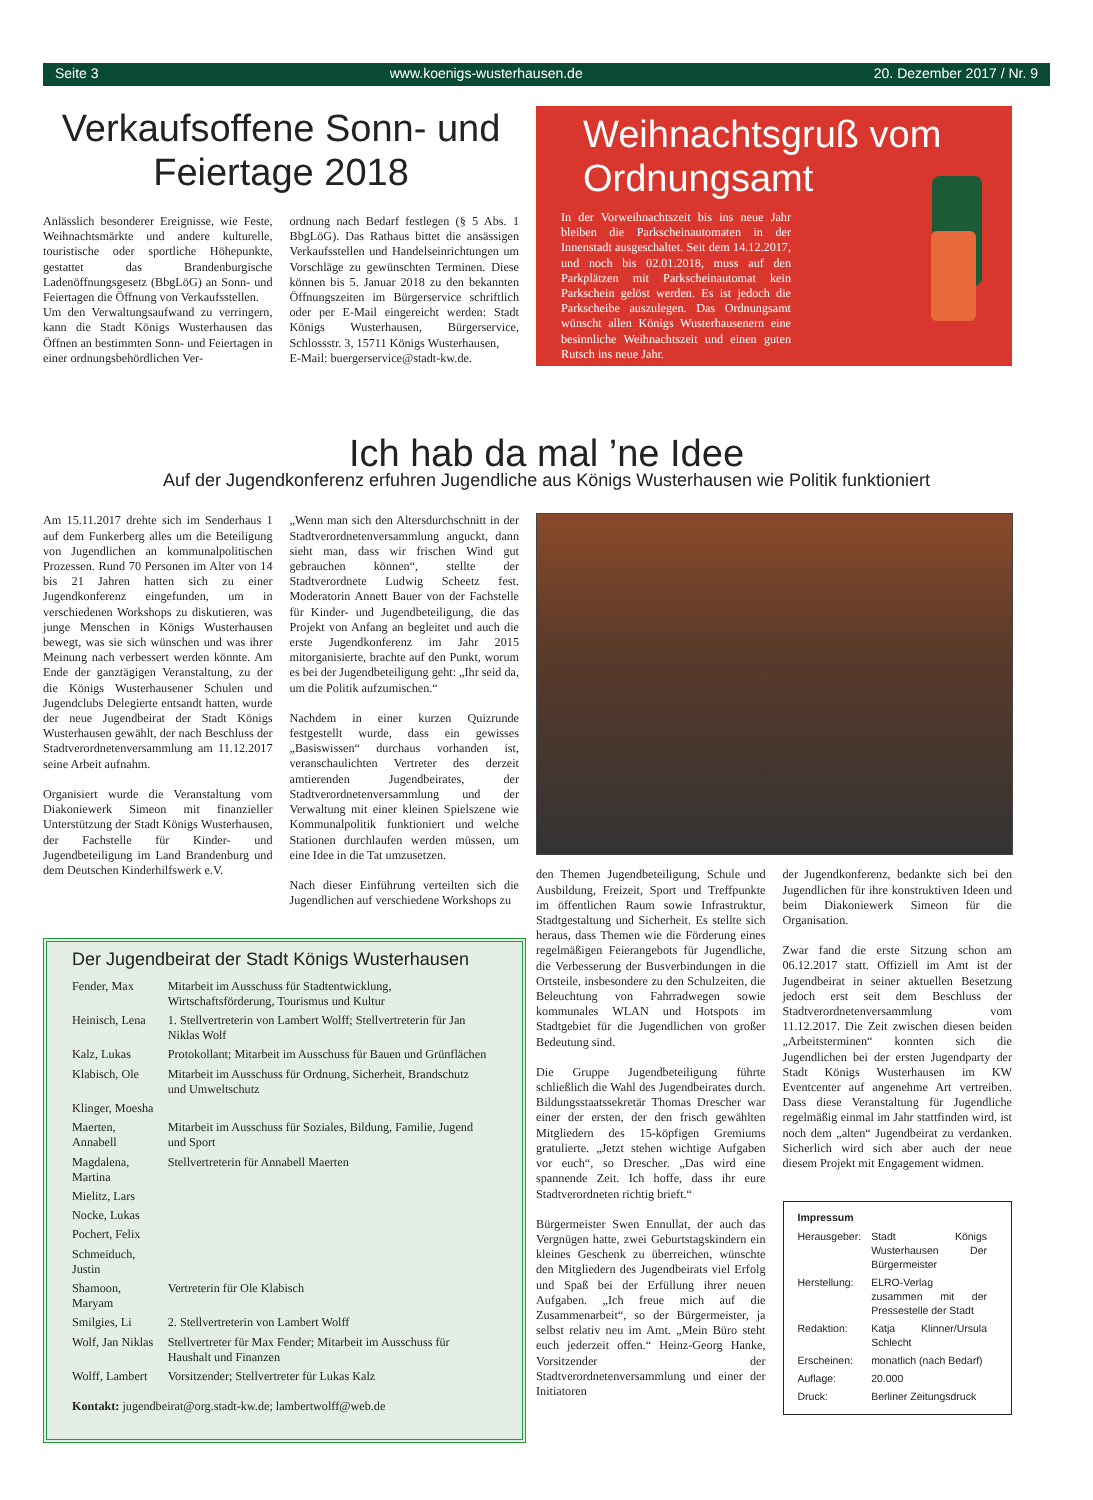Seite 3 www.koenigs-wusterhausen.de 20. Dezember 2017 / Nr. 9
Verkaufsoffene Sonn- und Feiertage 2018
Anlässlich besonderer Ereignisse, wie Feste, Weihnachtsmärkte und andere kulturelle, touristische oder sportliche Höhepunkte, gestattet das Brandenburgische Ladenöffnungsgesetz (BbgLöG) an Sonn- und Feiertagen die Öffnung von Verkaufsstellen.
Um den Verwaltungsaufwand zu verringern, kann die Stadt Königs Wusterhausen das Öffnen an bestimmten Sonn- und Feiertagen in einer ordnungsbehördlichen Ver-
ordnung nach Bedarf festlegen (§ 5 Abs. 1 BbgLöG). Das Rathaus bittet die ansässigen Verkaufsstellen und Handelseinrichtungen um Vorschläge zu gewünschten Terminen. Diese können bis 5. Januar 2018 zu den bekannten Öffnungszeiten im Bürgerservice schriftlich oder per E-Mail eingereicht werden: Stadt Königs Wusterhausen, Bürgerservice, Schlossstr. 3, 15711 Königs Wusterhausen,
E-Mail: buergerservice@stadt-kw.de.
Weihnachtsgruß vom Ordnungsamt
In der Vorweihnachtszeit bis ins neue Jahr bleiben die Parkscheinautomaten in der Innenstadt ausgeschaltet. Seit dem 14.12.2017, und noch bis 02.01.2018, muss auf den Parkplätzen mit Parkscheinautomat kein Parkschein gelöst werden. Es ist jedoch die Parkscheibe auszulegen. Das Ordnungsamt wünscht allen Königs Wusterhausenern eine besinnliche Weihnachtszeit und einen guten Rutsch ins neue Jahr.
Ich hab da mal ’ne Idee
Auf der Jugendkonferenz erfuhren Jugendliche aus Königs Wusterhausen wie Politik funktioniert
Am 15.11.2017 drehte sich im Senderhaus 1 auf dem Funkerberg alles um die Beteiligung von Jugendlichen an kommunalpolitischen Prozessen. Rund 70 Personen im Alter von 14 bis 21 Jahren hatten sich zu einer Jugendkonferenz eingefunden, um in verschiedenen Workshops zu diskutieren, was junge Menschen in Königs Wusterhausen bewegt, was sie sich wünschen und was ihrer Meinung nach verbessert werden könnte. Am Ende der ganztägigen Veranstaltung, zu der die Königs Wusterhausener Schulen und Jugendclubs Delegierte entsandt hatten, wurde der neue Jugendbeirat der Stadt Königs Wusterhausen gewählt, der nach Beschluss der Stadtverordnetenversammlung am 11.12.2017 seine Arbeit aufnahm.
Organisiert wurde die Veranstaltung vom Diakoniewerk Simeon mit finanzieller Unterstützung der Stadt Königs Wusterhausen, der Fachstelle für Kinder- und Jugendbeteiligung im Land Brandenburg und dem Deutschen Kinderhilfswerk e.V.
„Wenn man sich den Altersdurchschnitt in der Stadtverordnetenversammlung anguckt, dann sieht man, dass wir frischen Wind gut gebrauchen können“, stellte der Stadtverordnete Ludwig Scheetz fest. Moderatorin Annett Bauer von der Fachstelle für Kinder- und Jugendbeteiligung, die das Projekt von Anfang an begleitet und auch die erste Jugendkonferenz im Jahr 2015 mitorganisierte, brachte auf den Punkt, worum es bei der Jugendbeteiligung geht: „Ihr seid da, um die Politik aufzumischen.“
Nachdem in einer kurzen Quizrunde festgestellt wurde, dass ein gewisses „Basiswissen“ durchaus vorhanden ist, veranschaulichten Vertreter des derzeit amtierenden Jugendbeirates, der Stadtverordnetenversammlung und der Verwaltung mit einer kleinen Spielszene wie Kommunalpolitik funktioniert und welche Stationen durchlaufen werden müssen, um eine Idee in die Tat umzusetzen.
Nach dieser Einführung verteilten sich die Jugendlichen auf verschiedene Workshops zu
Der Jugendbeirat der Stadt Königs Wusterhausen
| Fender, Max | Mitarbeit im Ausschuss für Stadtentwicklung, Wirtschaftsförderung, Tourismus und Kultur |
| Heinisch, Lena | 1. Stellvertreterin von Lambert Wolff; Stellvertreterin für Jan Niklas Wolf |
| Kalz, Lukas | Protokollant; Mitarbeit im Ausschuss für Bauen und Grünflächen |
| Klabisch, Ole | Mitarbeit im Ausschuss für Ordnung, Sicherheit, Brandschutz und Umweltschutz |
| Klinger, Moesha | |
| Maerten, Annabell | Mitarbeit im Ausschuss für Soziales, Bildung, Familie, Jugend und Sport |
| Magdalena, Martina | Stellvertreterin für Annabell Maerten |
| Mielitz, Lars | |
| Nocke, Lukas | |
| Pochert, Felix | |
| Schmeiduch, Justin | |
| Shamoon, Maryam | Vertreterin für Ole Klabisch |
| Smilgies, Li | 2. Stellvertreterin von Lambert Wolff |
| Wolf, Jan Niklas | Stellvertreter für Max Fender; Mitarbeit im Ausschuss für Haushalt und Finanzen |
| Wolff, Lambert | Vorsitzender; Stellvertreter für Lukas Kalz |
Kontakt: jugendbeirat@org.stadt-kw.de; lambertwolff@web.de
den Themen Jugendbeteiligung, Schule und Ausbildung, Freizeit, Sport und Treffpunkte im öffentlichen Raum sowie Infrastruktur, Stadtgestaltung und Sicherheit. Es stellte sich heraus, dass Themen wie die Förderung eines regelmäßigen Feierangebots für Jugendliche, die Verbesserung der Busverbindungen in die Ortsteile, insbesondere zu den Schulzeiten, die Beleuchtung von Fahrradwegen sowie kommunales WLAN und Hotspots im Stadtgebiet für die Jugendlichen von großer Bedeutung sind.
Die Gruppe Jugendbeteiligung führte schließlich die Wahl des Jugendbeirates durch. Bildungsstaatssekretär Thomas Drescher war einer der ersten, der den frisch gewählten Mitgliedern des 15-köpfigen Gremiums gratulierte. „Jetzt stehen wichtige Aufgaben vor euch“, so Drescher. „Das wird eine spannende Zeit. Ich hoffe, dass ihr eure Stadtverordneten richtig brieft.“
Bürgermeister Swen Ennullat, der auch das Vergnügen hatte, zwei Geburtstagskindern ein kleines Geschenk zu überreichen, wünschte den Mitgliedern des Jugendbeirats viel Erfolg und Spaß bei der Erfüllung ihrer neuen Aufgaben. „Ich freue mich auf die Zusammenarbeit“, so der Bürgermeister, ja selbst relativ neu im Amt. „Mein Büro steht euch jederzeit offen.“ Heinz-Georg Hanke, Vorsitzender der Stadtverordnetenversammlung und einer der Initiatoren
der Jugendkonferenz, bedankte sich bei den Jugendlichen für ihre konstruktiven Ideen und beim Diakoniewerk Simeon für die Organisation.
Zwar fand die erste Sitzung schon am 06.12.2017 statt. Offiziell im Amt ist der Jugendbeirat in seiner aktuellen Besetzung jedoch erst seit dem Beschluss der Stadtverordnetenversammlung vom 11.12.2017. Die Zeit zwischen diesen beiden „Arbeitsterminen“ konnten sich die Jugendlichen bei der ersten Jugendparty der Stadt Königs Wusterhausen im KW Eventcenter auf angenehme Art vertreiben. Dass diese Veranstaltung für Jugendliche regelmäßig einmal im Jahr stattfinden wird, ist noch dem „alten“ Jugendbeirat zu verdanken. Sicherlich wird sich aber auch der neue diesem Projekt mit Engagement widmen.
Impressum
| Herausgeber: | Stadt Königs Wusterhausen Der Bürgermeister |
| Herstellung: | ELRO-Verlag zusammen mit der Pressestelle der Stadt |
| Redaktion: | Katja Klinner/Ursula Schlecht |
| Erscheinen: | monatlich (nach Bedarf) |
| Auflage: | 20.000 |
| Druck: | Berliner Zeitungsdruck |